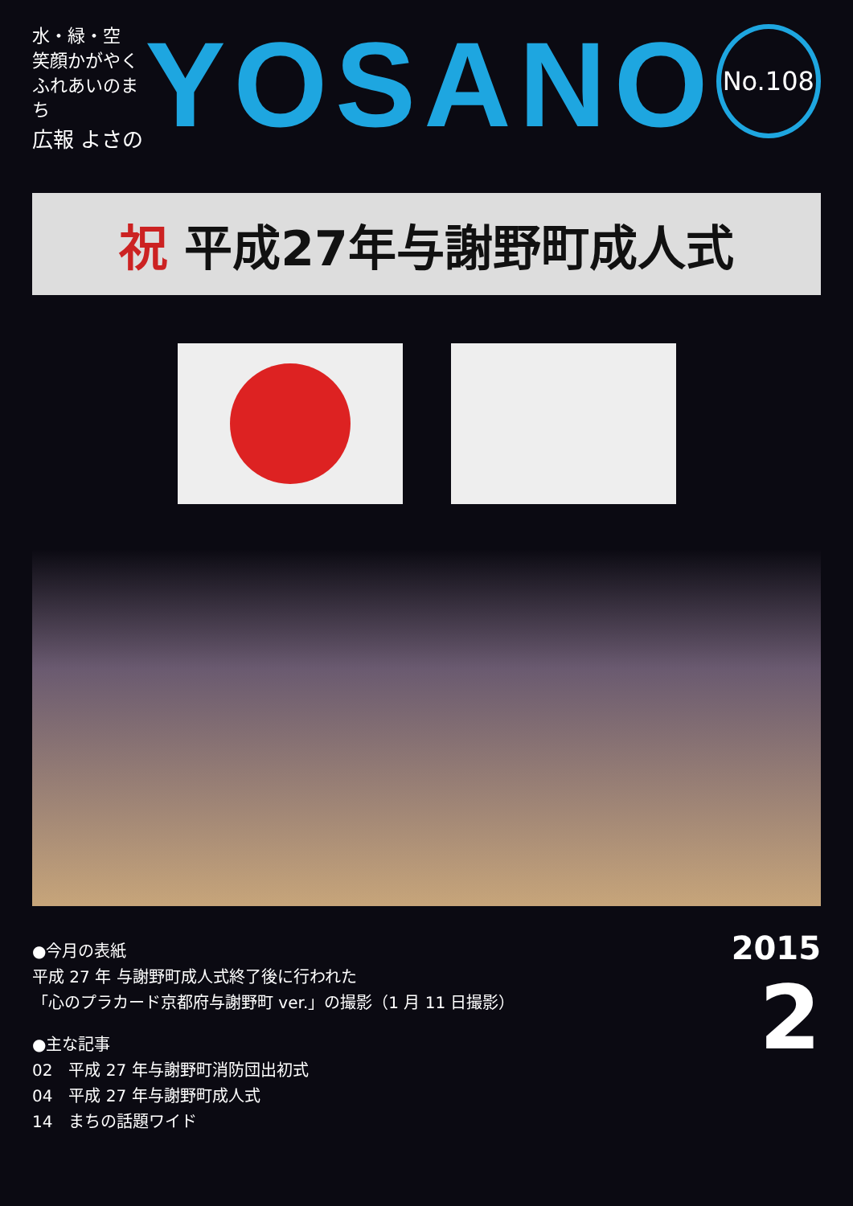水・緑・空
笑顔かがやく
ふれあいのまち
広報 よさの
YOSANO
No.108
祝 平成27年与謝野町成人式
●今月の表紙
平成 27 年 与謝野町成人式終了後に行われた
「心のプラカード京都府与謝野町 ver.」の撮影（1 月 11 日撮影）
●主な記事
02　平成 27 年与謝野町消防団出初式
04　平成 27 年与謝野町成人式
14　まちの話題ワイド
2015
2